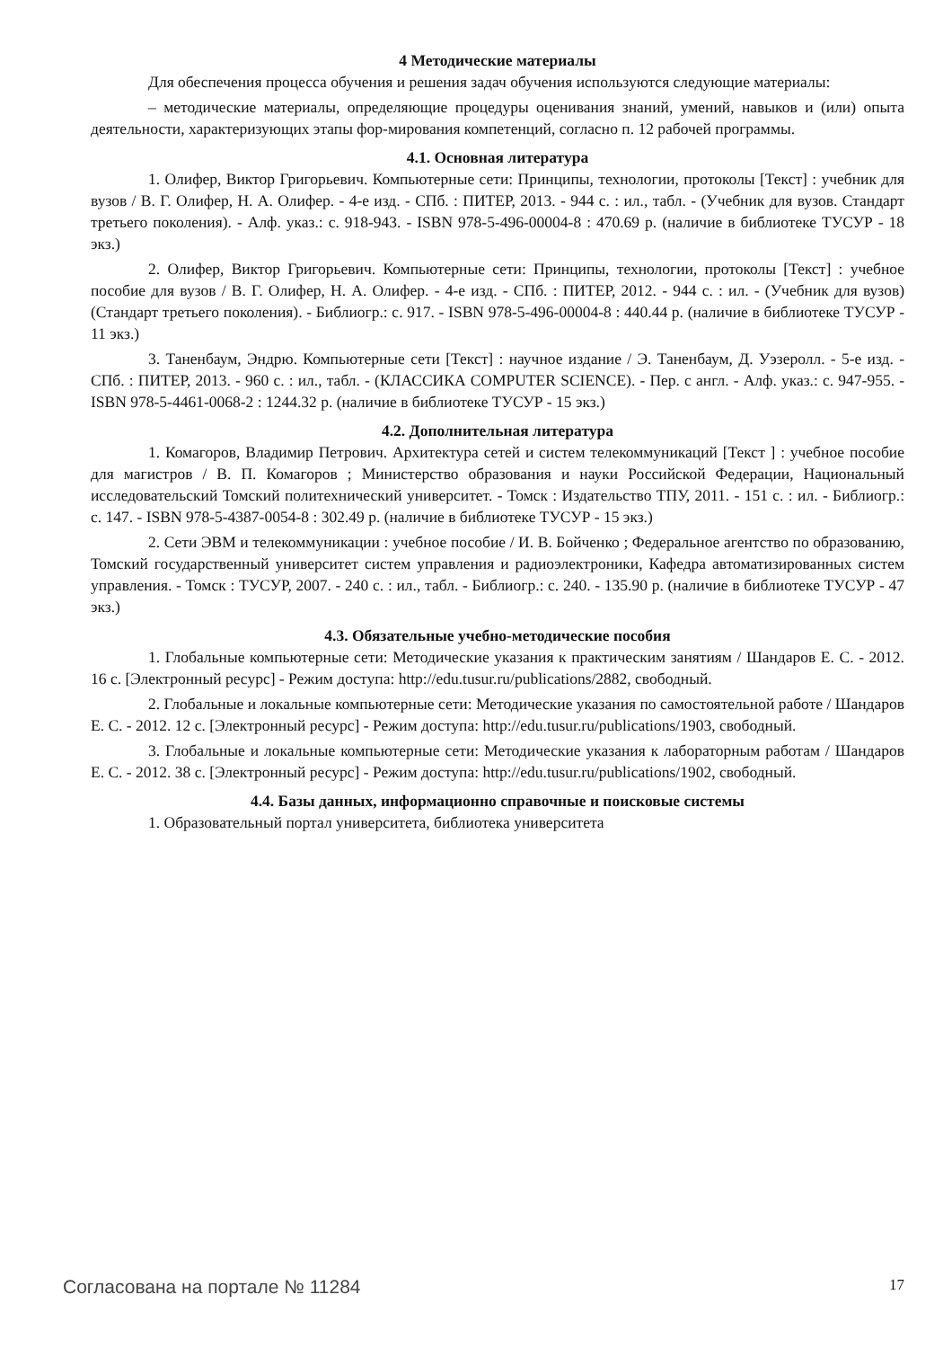4 Методические материалы
Для обеспечения процесса обучения и решения задач обучения используются следующие материалы:
– методические материалы, определяющие процедуры оценивания знаний, умений, навыков и (или) опыта деятельности, характеризующих этапы фор-мирования компетенций, согласно п. 12 рабочей программы.
4.1. Основная литература
1. Олифер, Виктор Григорьевич. Компьютерные сети: Принципы, технологии, протоколы [Текст] : учебник для вузов / В. Г. Олифер, Н. А. Олифер. - 4-е изд. - СПб. : ПИТЕР, 2013. - 944 с. : ил., табл. - (Учебник для вузов. Стандарт третьего поколения). - Алф. указ.: с. 918-943. - ISBN 978-5-496-00004-8 : 470.69 р. (наличие в библиотеке ТУСУР - 18 экз.)
2. Олифер, Виктор Григорьевич. Компьютерные сети: Принципы, технологии, протоколы [Текст] : учебное пособие для вузов / В. Г. Олифер, Н. А. Олифер. - 4-е изд. - СПб. : ПИТЕР, 2012. - 944 с. : ил. - (Учебник для вузов) (Стандарт третьего поколения). - Библиогр.: с. 917. - ISBN 978-5-496-00004-8 : 440.44 р. (наличие в библиотеке ТУСУР - 11 экз.)
3. Таненбаум, Эндрю. Компьютерные сети [Текст] : научное издание / Э. Таненбаум, Д. Уэзеролл. - 5-е изд. - СПб. : ПИТЕР, 2013. - 960 с. : ил., табл. - (КЛАССИКА COMPUTER SCIENCE). - Пер. с англ. - Алф. указ.: с. 947-955. - ISBN 978-5-4461-0068-2 : 1244.32 р. (наличие в библиотеке ТУСУР - 15 экз.)
4.2. Дополнительная литература
1. Комагоров, Владимир Петрович. Архитектура сетей и систем телекоммуникаций [Текст ] : учебное пособие для магистров / В. П. Комагоров ; Министерство образования и науки Российской Федерации, Национальный исследовательский Томский политехнический университет. - Томск : Издательство ТПУ, 2011. - 151 с. : ил. - Библиогр.: с. 147. - ISBN 978-5-4387-0054-8 : 302.49 р. (наличие в библиотеке ТУСУР - 15 экз.)
2. Сети ЭВМ и телекоммуникации : учебное пособие / И. В. Бойченко ; Федеральное агентство по образованию, Томский государственный университет систем управления и радиоэлектроники, Кафедра автоматизированных систем управления. - Томск : ТУСУР, 2007. - 240 с. : ил., табл. - Библиогр.: с. 240. - 135.90 р. (наличие в библиотеке ТУСУР - 47 экз.)
4.3. Обязательные учебно-методические пособия
1. Глобальные компьютерные сети: Методические указания к практическим занятиям / Шандаров Е. С. - 2012. 16 с. [Электронный ресурс] - Режим доступа: http://edu.tusur.ru/publications/2882, свободный.
2. Глобальные и локальные компьютерные сети: Методические указания по самостоятельной работе / Шандаров Е. С. - 2012. 12 с. [Электронный ресурс] - Режим доступа: http://edu.tusur.ru/publications/1903, свободный.
3. Глобальные и локальные компьютерные сети: Методические указания к лабораторным работам / Шандаров Е. С. - 2012. 38 с. [Электронный ресурс] - Режим доступа: http://edu.tusur.ru/publications/1902, свободный.
4.4. Базы данных, информационно справочные и поисковые системы
1. Образовательный портал университета, библиотека университета
Согласована на портале № 11284 17